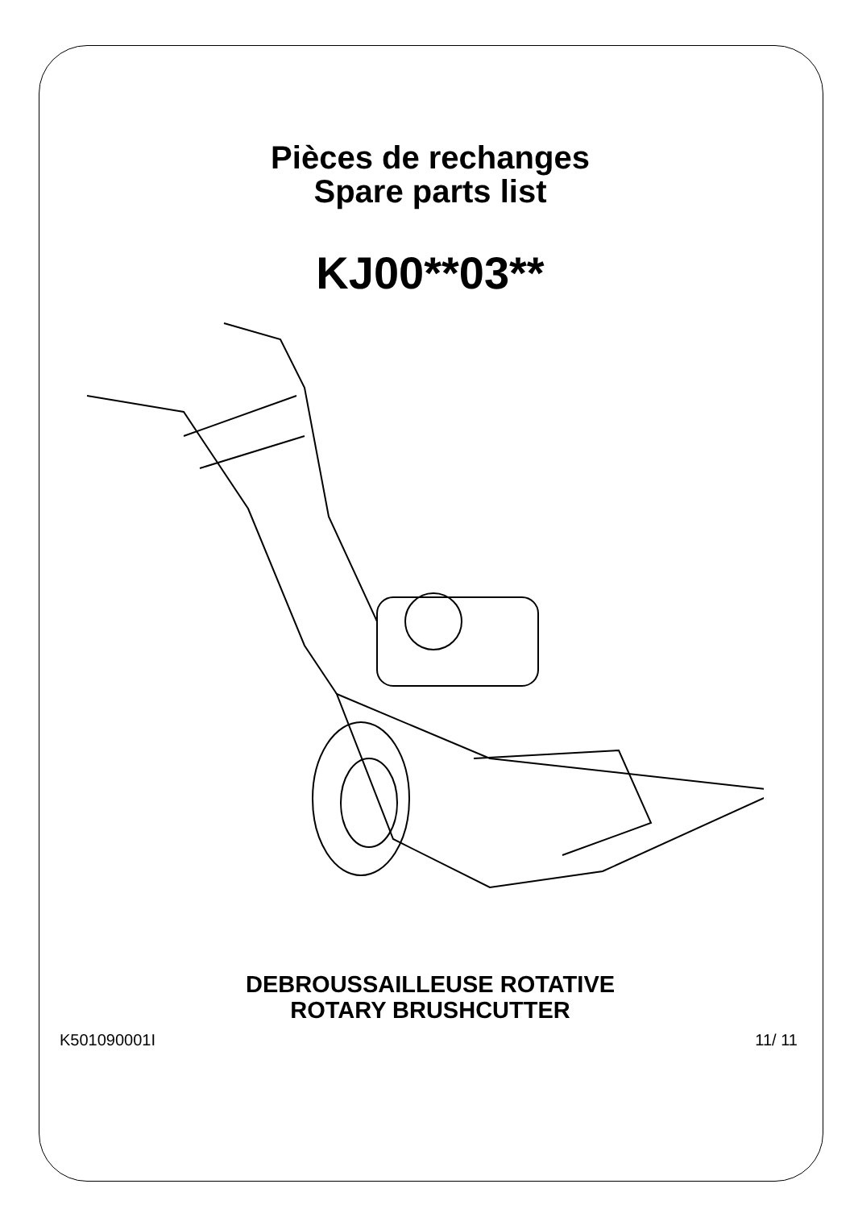Pièces de rechanges
Spare parts list
KJ00**03**
DEBROUSSAILLEUSE ROTATIVE
ROTARY BRUSHCUTTER
K501090001I 11/ 11